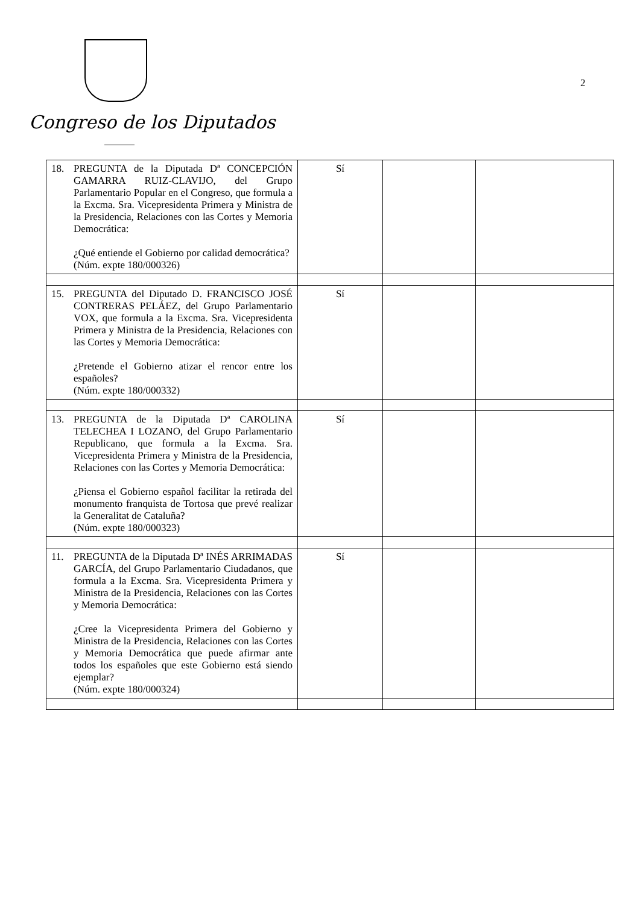Congreso de los Diputados
2
| 18. PREGUNTA de la Diputada Dª CONCEPCIÓN GAMARRA RUIZ-CLAVIJO, del Grupo Parlamentario Popular en el Congreso, que formula a la Excma. Sra. Vicepresidenta Primera y Ministra de la Presidencia, Relaciones con las Cortes y Memoria Democrática: ¿Qué entiende el Gobierno por calidad democrática? (Núm. expte 180/000326) | Sí | | |
| 15. PREGUNTA del Diputado D. FRANCISCO JOSÉ CONTRERAS PELÁEZ, del Grupo Parlamentario VOX, que formula a la Excma. Sra. Vicepresidenta Primera y Ministra de la Presidencia, Relaciones con las Cortes y Memoria Democrática: ¿Pretende el Gobierno atizar el rencor entre los españoles? (Núm. expte 180/000332) | Sí | | |
| 13. PREGUNTA de la Diputada Dª CAROLINA TELECHEA I LOZANO, del Grupo Parlamentario Republicano, que formula a la Excma. Sra. Vicepresidenta Primera y Ministra de la Presidencia, Relaciones con las Cortes y Memoria Democrática: ¿Piensa el Gobierno español facilitar la retirada del monumento franquista de Tortosa que prevé realizar la Generalitat de Cataluña? (Núm. expte 180/000323) | Sí | | |
| 11. PREGUNTA de la Diputada Dª INÉS ARRIMADAS GARCÍA, del Grupo Parlamentario Ciudadanos, que formula a la Excma. Sra. Vicepresidenta Primera y Ministra de la Presidencia, Relaciones con las Cortes y Memoria Democrática: ¿Cree la Vicepresidenta Primera del Gobierno y Ministra de la Presidencia, Relaciones con las Cortes y Memoria Democrática que puede afirmar ante todos los españoles que este Gobierno está siendo ejemplar? (Núm. expte 180/000324) | Sí | | |